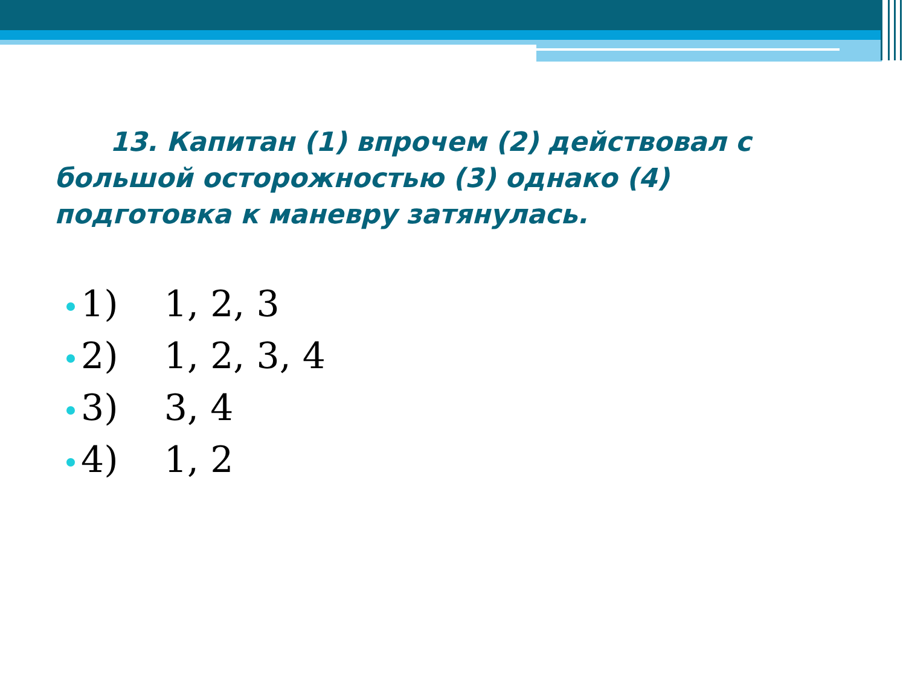13. Капитан (1) впрочем (2) действовал с большой осторожностью (3) однако (4) подготовка к маневру затянулась.
1) 1, 2, 3
2) 1, 2, 3, 4
3) 3, 4
4) 1, 2